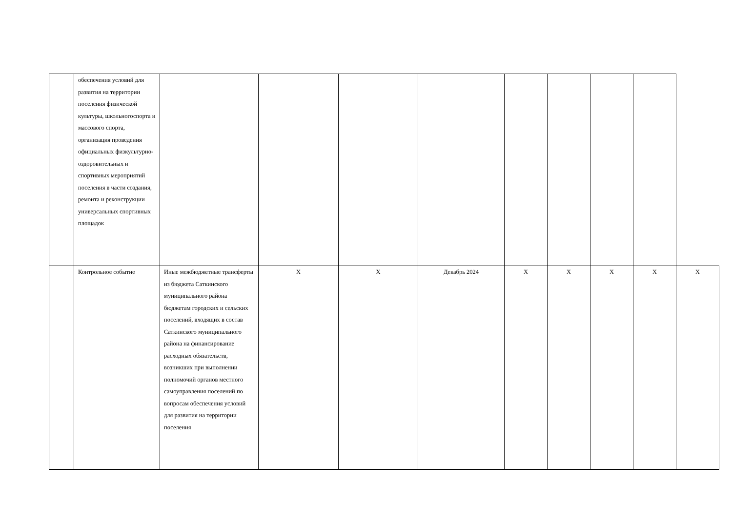| | обеспечения условий для развития на территории поселения физической культуры, школьногоспорта и массового спорта, организация проведения официальных физкультурно-оздоровительных и спортивных мероприятий поселения в части создания, ремонта и реконструкции универсальных спортивных площадок | | | | | | | | | |
| | Контрольное событие | Иные межбюджетные трансферты из бюджета Саткинского муниципального района бюджетам городских и сельских поселений, входящих в состав Саткинского муниципального района на финансирование расходных обязательств, возникших при выполнении полномочий органов местного самоуправления поселений по вопросам обеспечения условий для развития на территории поселения | Х | Х | Декабрь 2024 | Х | Х | Х | Х | Х |